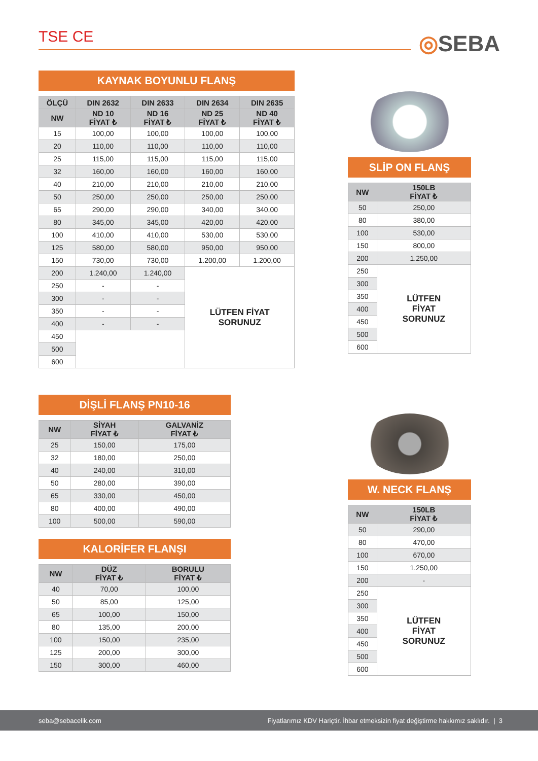TSE CE ◎SEBA
KAYNAK BOYUNLU FLANŞ
| ÖLÇÜ | DIN 2632 | DIN 2633 | DIN 2634 | DIN 2635 |
| --- | --- | --- | --- | --- |
| NW | ND 10 FİYAT ₺ | ND 16 FİYAT ₺ | ND 25 FİYAT ₺ | ND 40 FİYAT ₺ |
| 15 | 100,00 | 100,00 | 100,00 | 100,00 |
| 20 | 110,00 | 110,00 | 110,00 | 110,00 |
| 25 | 115,00 | 115,00 | 115,00 | 115,00 |
| 32 | 160,00 | 160,00 | 160,00 | 160,00 |
| 40 | 210,00 | 210,00 | 210,00 | 210,00 |
| 50 | 250,00 | 250,00 | 250,00 | 250,00 |
| 65 | 290,00 | 290,00 | 340,00 | 340,00 |
| 80 | 345,00 | 345,00 | 420,00 | 420,00 |
| 100 | 410,00 | 410,00 | 530,00 | 530,00 |
| 125 | 580,00 | 580,00 | 950,00 | 950,00 |
| 150 | 730,00 | 730,00 | 1.200,00 | 1.200,00 |
| 200 | 1.240,00 | 1.240,00 | LÜTFEN FİYAT SORUNUZ | |
| 250 | - | - | | |
| 300 | - | - | | |
| 350 | - | - | | |
| 400 | - | - | | |
| 450 | | | | |
| 500 | | | | |
| 600 | | | | |
SLİP ON FLANŞ
| NW | 150LB FİYAT ₺ |
| --- | --- |
| 50 | 250,00 |
| 80 | 380,00 |
| 100 | 530,00 |
| 150 | 800,00 |
| 200 | 1.250,00 |
| 250 | LÜTFEN FİYAT SORUNUZ |
| 300 | |
| 350 | |
| 400 | |
| 450 | |
| 500 | |
| 600 | |
DİŞLİ FLANŞ PN10-16
| NW | SİYAH FİYAT ₺ | GALVANİZ FİYAT ₺ |
| --- | --- | --- |
| 25 | 150,00 | 175,00 |
| 32 | 180,00 | 250,00 |
| 40 | 240,00 | 310,00 |
| 50 | 280,00 | 390,00 |
| 65 | 330,00 | 450,00 |
| 80 | 400,00 | 490,00 |
| 100 | 500,00 | 590,00 |
KALORİFER FLANŞI
| NW | DÜZ FİYAT ₺ | BORULU FİYAT ₺ |
| --- | --- | --- |
| 40 | 70,00 | 100,00 |
| 50 | 85,00 | 125,00 |
| 65 | 100,00 | 150,00 |
| 80 | 135,00 | 200,00 |
| 100 | 150,00 | 235,00 |
| 125 | 200,00 | 300,00 |
| 150 | 300,00 | 460,00 |
W. NECK FLANŞ
| NW | 150LB FİYAT ₺ |
| --- | --- |
| 50 | 290,00 |
| 80 | 470,00 |
| 100 | 670,00 |
| 150 | 1.250,00 |
| 200 | - |
| 250 | LÜTFEN FİYAT SORUNUZ |
| 300 | |
| 350 | |
| 400 | |
| 450 | |
| 500 | |
| 600 | |
seba@sebacelik.com Fiyatlarımız KDV Hariçtir. İhbar etmeksizin fiyat değiştirme hakkımız saklıdır. | 3